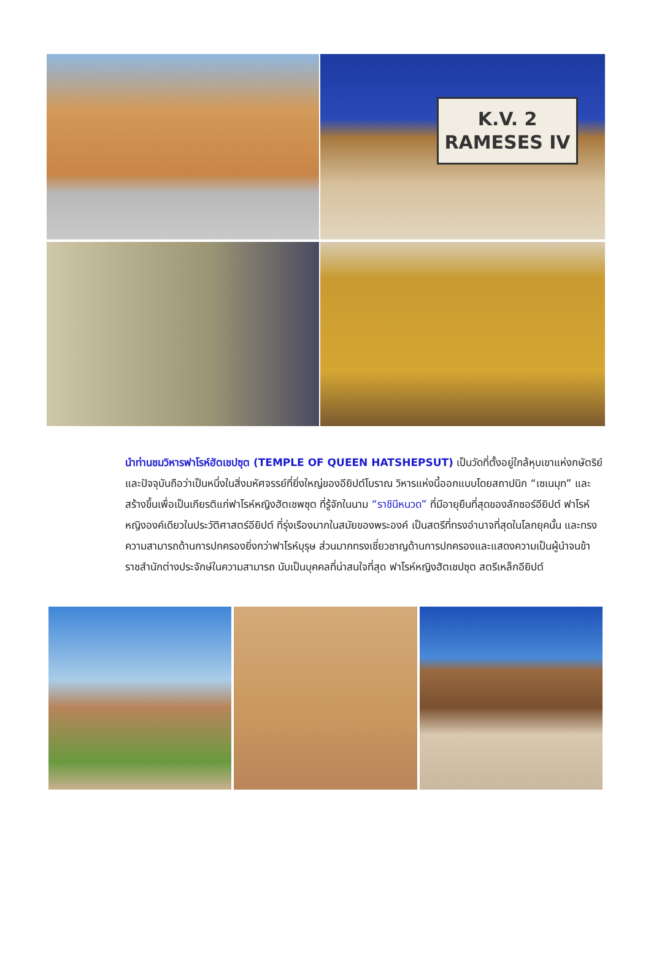K.V. 2
RAMESES IV
นำท่านชมวิหารฟาโรห์ฮัตเชปซุต (TEMPLE OF QUEEN HATSHEPSUT) เป็นวัดที่ตั้งอยู่ใกล้หุบเขาแห่งกษัตริย์และปัจจุบันถือว่าเป็นหนึ่งในสิ่งมหัศจรรย์ที่ยิ่งใหญ่ของอียิปต์โบราณ วิหารแห่งนี้ออกแบบโดยสถาปนิก “เซเนมุท” และสร้างขึ้นเพื่อเป็นเกียรติแก่ฟาโรห์หญิงฮัตเชพซุต ที่รู้จักในนาม “ราชินีหนวด” ที่มีอายุยืนที่สุดของลักซอร์อียิปต์ ฟาโรห์หญิงองค์เดียวในประวัติศาสตร์อียิปต์ ที่รุ่งเรืองมากในสมัยของพระองค์ เป็นสตรีที่ทรงอำนาจที่สุดในโลกยุคนั้น และทรงความสามารถด้านการปกครองยิ่งกว่าฟาโรห์บุรุษ ส่วนมากทรงเชี่ยวชาญด้านการปกครองและแสดงความเป็นผู้นำจนข้าราชสำนักต่างประจักษ์ในความสามารถ นับเป็นบุคคลที่น่าสนใจที่สุด ฟาโรห์หญิงฮัตเชปซุต สตรีเหล็กอียิปต์